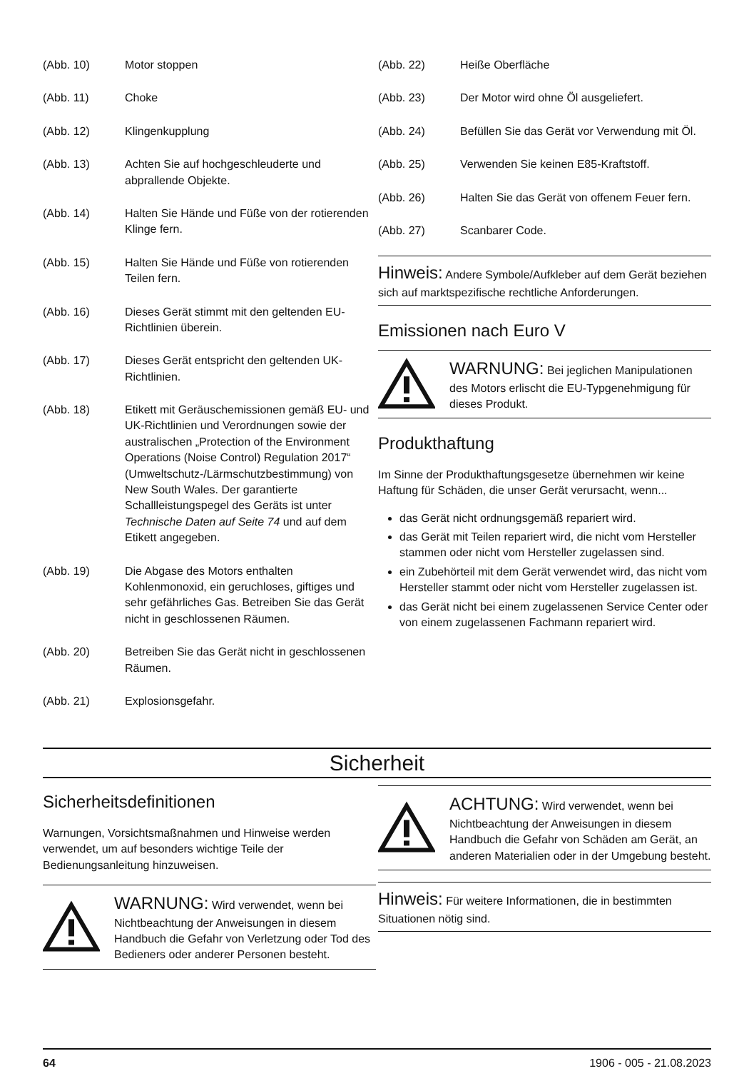(Abb. 10) Motor stoppen
(Abb. 11) Choke
(Abb. 12) Klingenkupplung
(Abb. 13) Achten Sie auf hochgeschleuderte und abprallende Objekte.
(Abb. 14) Halten Sie Hände und Füße von der rotierenden Klinge fern.
(Abb. 15) Halten Sie Hände und Füße von rotierenden Teilen fern.
(Abb. 16) Dieses Gerät stimmt mit den geltenden EU-Richtlinien überein.
(Abb. 17) Dieses Gerät entspricht den geltenden UK-Richtlinien.
(Abb. 18) Etikett mit Geräuschemissionen gemäß EU- und UK-Richtlinien und Verordnungen sowie der australischen „Protection of the Environment Operations (Noise Control) Regulation 2017“ (Umweltschutz-/Lärmschutzbestimmung) von New South Wales. Der garantierte Schallleistungspegel des Geräts ist unter Technische Daten auf Seite 74 und auf dem Etikett angegeben.
(Abb. 19) Die Abgase des Motors enthalten Kohlenmonoxid, ein geruchloses, giftiges und sehr gefährliches Gas. Betreiben Sie das Gerät nicht in geschlossenen Räumen.
(Abb. 20) Betreiben Sie das Gerät nicht in geschlossenen Räumen.
(Abb. 21) Explosionsgefahr.
(Abb. 22) Heiße Oberfläche
(Abb. 23) Der Motor wird ohne Öl ausgeliefert.
(Abb. 24) Befüllen Sie das Gerät vor Verwendung mit Öl.
(Abb. 25) Verwenden Sie keinen E85-Kraftstoff.
(Abb. 26) Halten Sie das Gerät von offenem Feuer fern.
(Abb. 27) Scanbarer Code.
Hinweis: Andere Symbole/Aufkleber auf dem Gerät beziehen sich auf marktspezifische rechtliche Anforderungen.
Emissionen nach Euro V
WARNUNG: Bei jeglichen Manipulationen des Motors erlischt die EU-Typgenehmigung für dieses Produkt.
Produkthaftung
Im Sinne der Produkthaftungsgesetze übernehmen wir keine Haftung für Schäden, die unser Gerät verursacht, wenn...
das Gerät nicht ordnungsgemäß repariert wird.
das Gerät mit Teilen repariert wird, die nicht vom Hersteller stammen oder nicht vom Hersteller zugelassen sind.
ein Zubehörteil mit dem Gerät verwendet wird, das nicht vom Hersteller stammt oder nicht vom Hersteller zugelassen ist.
das Gerät nicht bei einem zugelassenen Service Center oder von einem zugelassenen Fachmann repariert wird.
Sicherheit
Sicherheitsdefinitionen
Warnungen, Vorsichtsmaßnahmen und Hinweise werden verwendet, um auf besonders wichtige Teile der Bedienungsanleitung hinzuweisen.
WARNUNG: Wird verwendet, wenn bei Nichtbeachtung der Anweisungen in diesem Handbuch die Gefahr von Verletzung oder Tod des Bedieners oder anderer Personen besteht.
ACHTUNG: Wird verwendet, wenn bei Nichtbeachtung der Anweisungen in diesem Handbuch die Gefahr von Schäden am Gerät, an anderen Materialien oder in der Umgebung besteht.
Hinweis: Für weitere Informationen, die in bestimmten Situationen nötig sind.
64 1906 - 005 - 21.08.2023